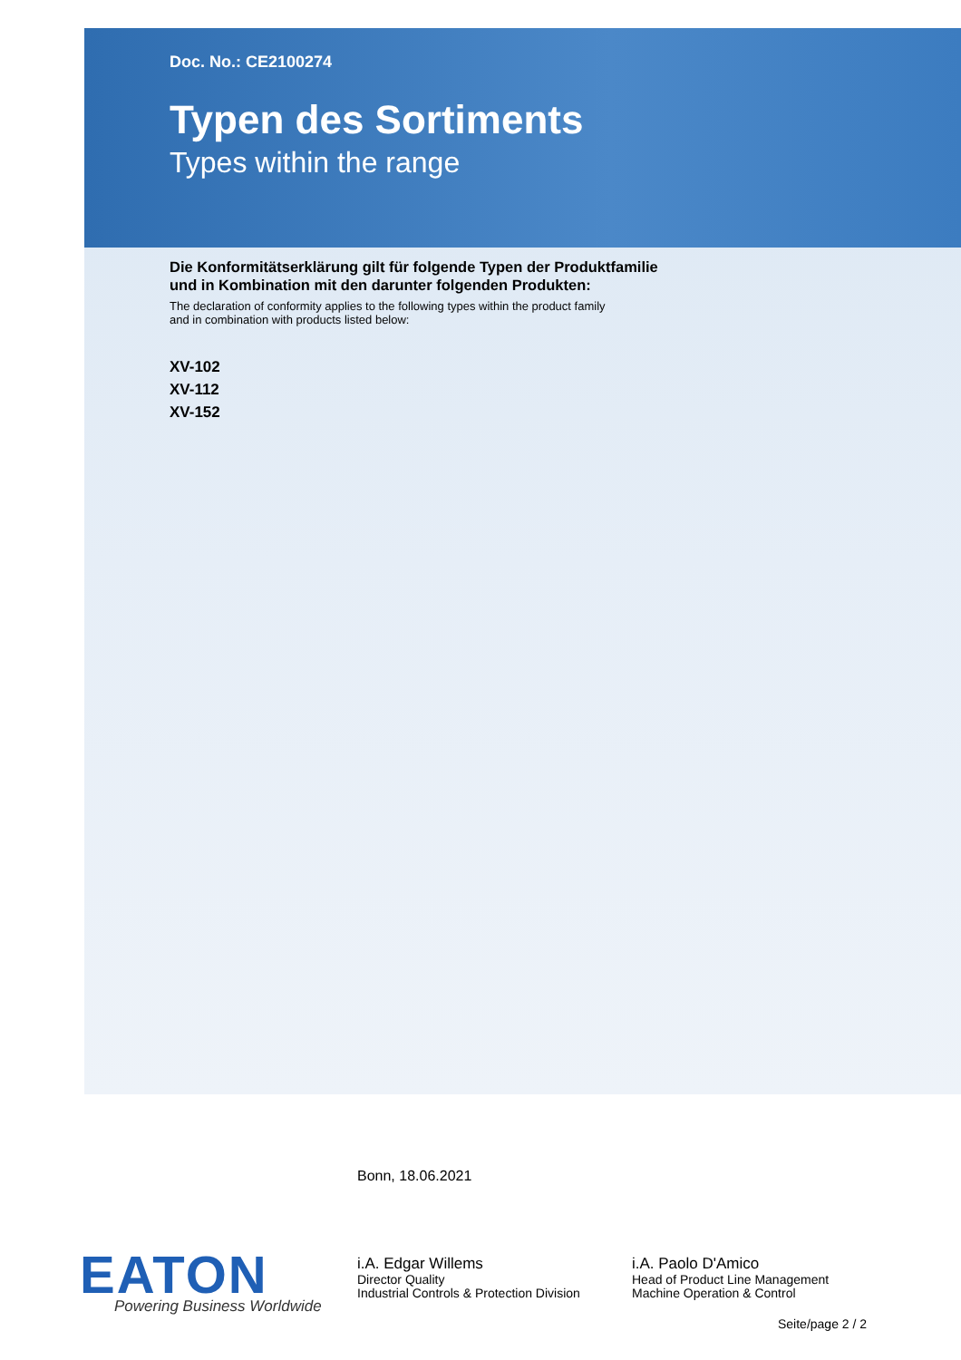Doc. No.: CE2100274
Typen des Sortiments
Types within the range
Die Konformitätserklärung gilt für folgende Typen der Produktfamilie
und in Kombination mit den darunter folgenden Produkten:
The declaration of conformity applies to the following types within the product family
and in combination with products listed below:
XV-102
XV-112
XV-152
Bonn, 18.06.2021
i.A. Edgar Willems
Director Quality
Industrial Controls & Protection Division
i.A. Paolo D'Amico
Head of Product Line Management
Machine Operation & Control
EATON Powering Business Worldwide
Seite/page 2 / 2